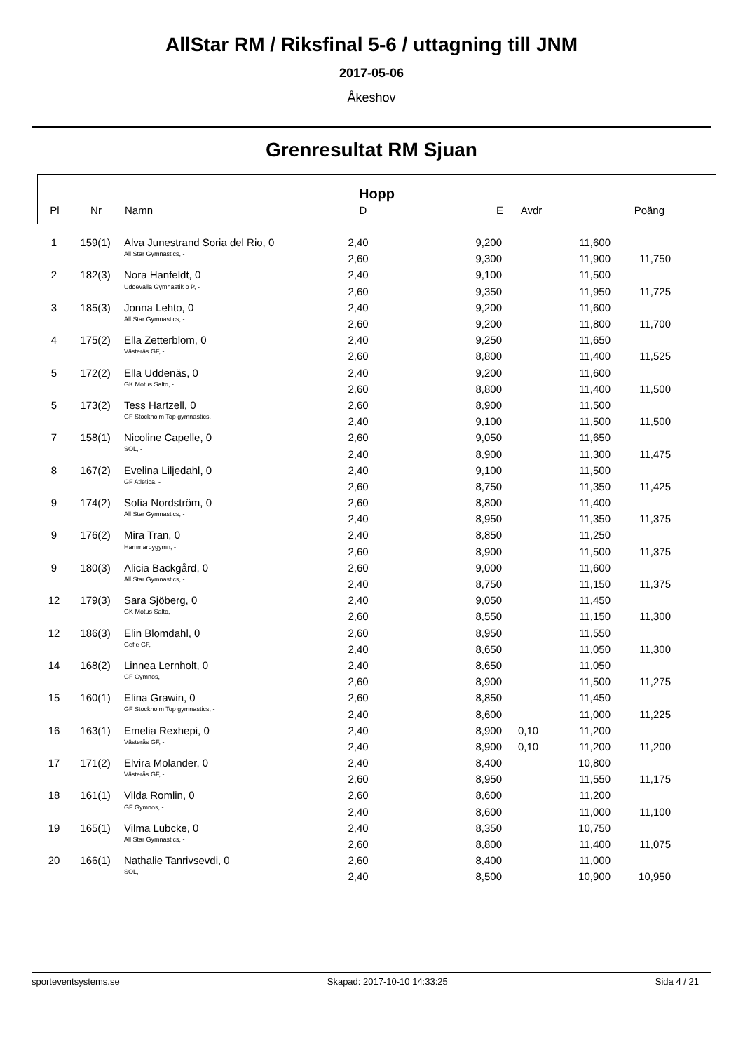AllStar RM / Riksfinal 5-6 / uttagning till JNM
2017-05-06
Åkeshov
Grenresultat RM Sjuan
Hopp
| Pl | Nr | Namn | D | E | Avdr | Poäng | |
| --- | --- | --- | --- | --- | --- | --- | --- |
| 1 | 159(1) | Alva Junestrand Soria del Rio, 0 | 2,40 | 9,200 | | 11,600 | | |
| | | All Star Gymnastics, - | 2,60 | 9,300 | | 11,900 | 11,750 | |
| 2 | 182(3) | Nora Hanfeldt, 0 | 2,40 | 9,100 | | 11,500 | | |
| | | Uddevalla Gymnastik o P, - | 2,60 | 9,350 | | 11,950 | 11,725 | |
| 3 | 185(3) | Jonna Lehto, 0 | 2,40 | 9,200 | | 11,600 | | |
| | | All Star Gymnastics, - | 2,60 | 9,200 | | 11,800 | 11,700 | |
| 4 | 175(2) | Ella Zetterblom, 0 | 2,40 | 9,250 | | 11,650 | | |
| | | Västerås GF, - | 2,60 | 8,800 | | 11,400 | 11,525 | |
| 5 | 172(2) | Ella Uddenäs, 0 | 2,40 | 9,200 | | 11,600 | | |
| | | GK Motus Salto, - | 2,60 | 8,800 | | 11,400 | 11,500 | |
| 5 | 173(2) | Tess Hartzell, 0 | 2,60 | 8,900 | | 11,500 | | |
| | | GF Stockholm Top gymnastics, - | 2,40 | 9,100 | | 11,500 | 11,500 | |
| 7 | 158(1) | Nicoline Capelle, 0 | 2,60 | 9,050 | | 11,650 | | |
| | | SOL, - | 2,40 | 8,900 | | 11,300 | 11,475 | |
| 8 | 167(2) | Evelina Liljedahl, 0 | 2,40 | 9,100 | | 11,500 | | |
| | | GF Atletica, - | 2,60 | 8,750 | | 11,350 | 11,425 | |
| 9 | 174(2) | Sofia Nordström, 0 | 2,60 | 8,800 | | 11,400 | | |
| | | All Star Gymnastics, - | 2,40 | 8,950 | | 11,350 | 11,375 | |
| 9 | 176(2) | Mira Tran, 0 | 2,40 | 8,850 | | 11,250 | | |
| | | Hammarbygymn, - | 2,60 | 8,900 | | 11,500 | 11,375 | |
| 9 | 180(3) | Alicia Backgård, 0 | 2,60 | 9,000 | | 11,600 | | |
| | | All Star Gymnastics, - | 2,40 | 8,750 | | 11,150 | 11,375 | |
| 12 | 179(3) | Sara Sjöberg, 0 | 2,40 | 9,050 | | 11,450 | | |
| | | GK Motus Salto, - | 2,60 | 8,550 | | 11,150 | 11,300 | |
| 12 | 186(3) | Elin Blomdahl, 0 | 2,60 | 8,950 | | 11,550 | | |
| | | Gefle GF, - | 2,40 | 8,650 | | 11,050 | 11,300 | |
| 14 | 168(2) | Linnea Lernholt, 0 | 2,40 | 8,650 | | 11,050 | | |
| | | GF Gymnos, - | 2,60 | 8,900 | | 11,500 | 11,275 | |
| 15 | 160(1) | Elina Grawin, 0 | 2,60 | 8,850 | | 11,450 | | |
| | | GF Stockholm Top gymnastics, - | 2,40 | 8,600 | | 11,000 | 11,225 | |
| 16 | 163(1) | Emelia Rexhepi, 0 | 2,40 | 8,900 | 0,10 | 11,200 | | |
| | | Västerås GF, - | 2,40 | 8,900 | 0,10 | 11,200 | 11,200 | |
| 17 | 171(2) | Elvira Molander, 0 | 2,40 | 8,400 | | 10,800 | | |
| | | Västerås GF, - | 2,60 | 8,950 | | 11,550 | 11,175 | |
| 18 | 161(1) | Vilda Romlin, 0 | 2,60 | 8,600 | | 11,200 | | |
| | | GF Gymnos, - | 2,40 | 8,600 | | 11,000 | 11,100 | |
| 19 | 165(1) | Vilma Lubcke, 0 | 2,40 | 8,350 | | 10,750 | | |
| | | All Star Gymnastics, - | 2,60 | 8,800 | | 11,400 | 11,075 | |
| 20 | 166(1) | Nathalie Tanrivsevdi, 0 | 2,60 | 8,400 | | 11,000 | | |
| | | SOL, - | 2,40 | 8,500 | | 10,900 | 10,950 | |
sporteventsystems.se Skapad: 2017-10-10 14:33:25 Sida 4 / 21